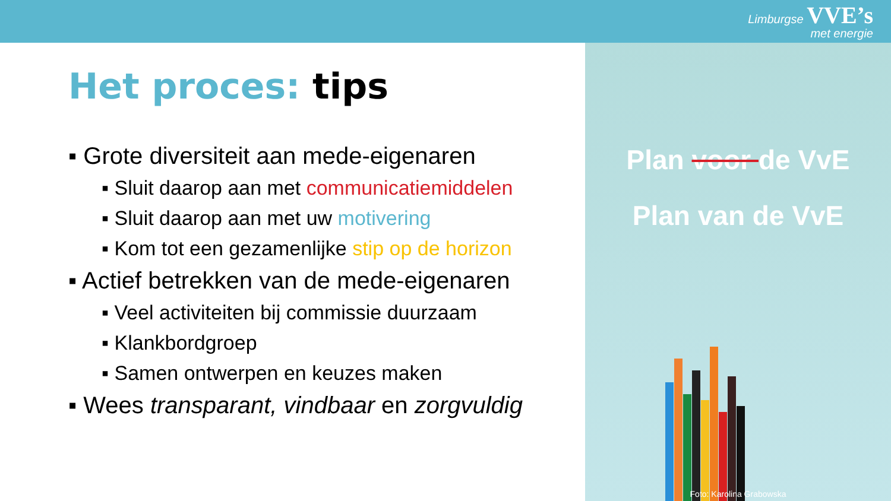Limburgse VVE’s
met energie
Het proces: tips
▪ Grote diversiteit aan mede-eigenaren
▪ Sluit daarop aan met communicatiemiddelen
▪ Sluit daarop aan met uw motivering
▪ Kom tot een gezamenlijke stip op de horizon
▪ Actief betrekken van de mede-eigenaren
▪ Veel activiteiten bij commissie duurzaam
▪ Klankbordgroep
▪ Samen ontwerpen en keuzes maken
▪ Wees transparant, vindbaar en zorgvuldig
Plan voor de VvE
Plan van de VvE
Foto: Karolina Grabowska